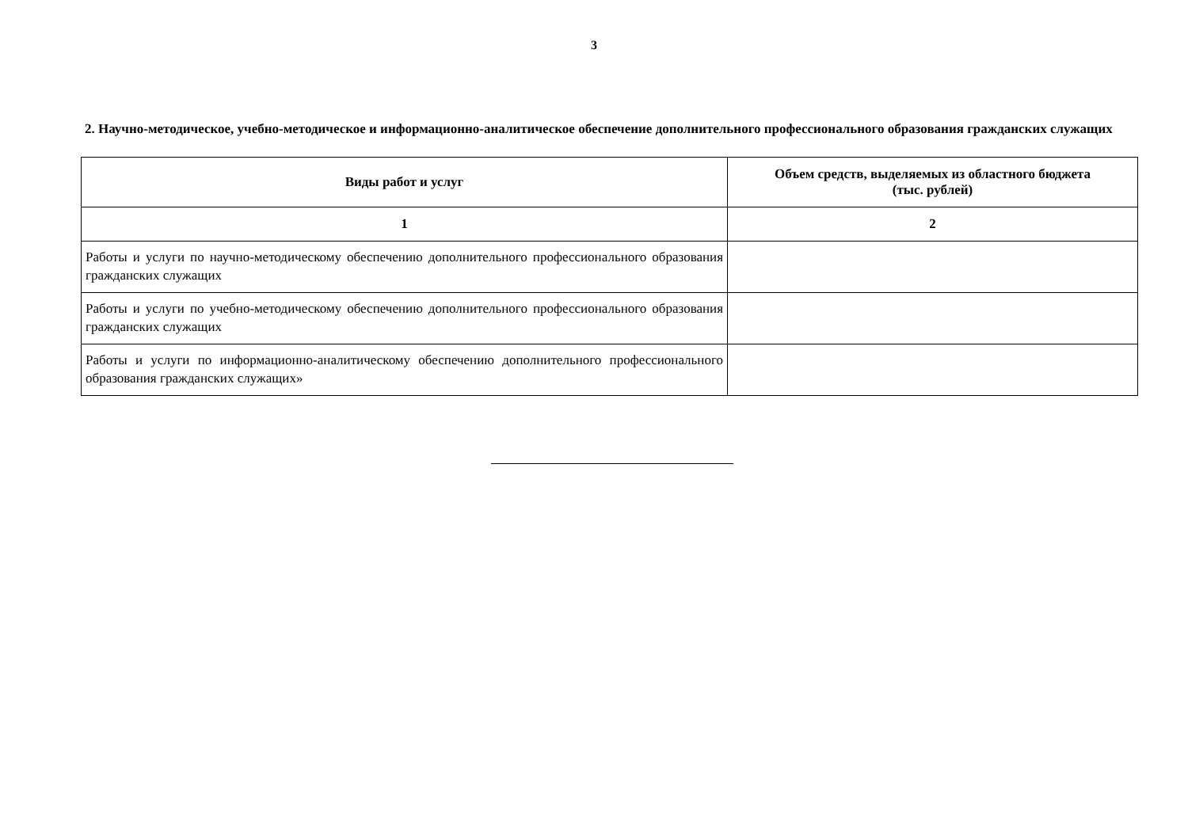3
2. Научно-методическое, учебно-методическое и информационно-аналитическое обеспечение дополнительного профессионального образования гражданских служащих
| Виды работ и услуг | Объем средств, выделяемых из областного бюджета (тыс. рублей) |
| --- | --- |
| 1 | 2 |
| Работы и услуги по научно-методическому обеспечению дополнительного профессионального образования гражданских служащих | |
| Работы и услуги по учебно-методическому обеспечению дополнительного профессионального образования гражданских служащих | |
| Работы и услуги по информационно-аналитическому обеспечению дополнительного профессионального образования гражданских служащих» | |